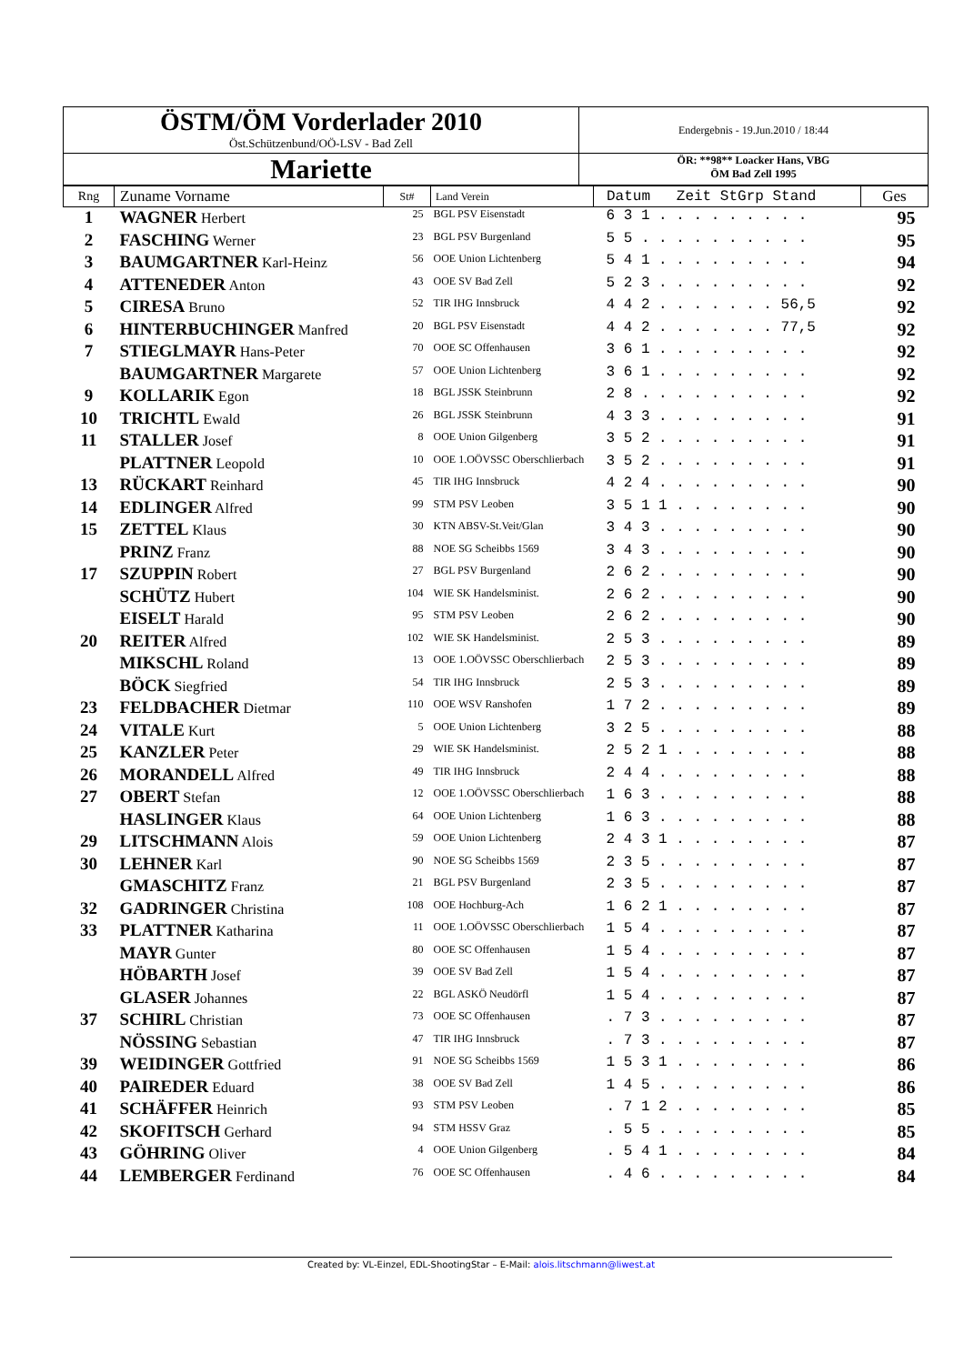| ÖSTM/ÖM Vorderlader 2010 Öst.Schützenbund/OÖ-LSV - Bad Zell | Endergebnis - 19.Jun.2010 / 18:44 |
| Mariette | ÖR: **98** Loacker Hans, VBG ÖM Bad Zell 1995 |
| Rng | Zuname Vorname | St# | Land Verein | Datum Zeit StGrp Stand | Ges |
| --- | --- | --- | --- | --- | --- |
| 1 | WAGNER Herbert | 25 | BGL PSV Eisenstadt | 6 3 1 . . . . . . . . . | 95 |
| 2 | FASCHING Werner | 23 | BGL PSV Burgenland | 5 5 . . . . . . . . . . | 95 |
| 3 | BAUMGARTNER Karl-Heinz | 56 | OOE Union Lichtenberg | 5 4 1 . . . . . . . . . | 94 |
| 4 | ATTENEDER Anton | 43 | OOE SV Bad Zell | 5 2 3 . . . . . . . . . | 92 |
| 5 | CIRESA Bruno | 52 | TIR IHG Innsbruck | 4 4 2 . . . . . . . 56,5 | 92 |
| 6 | HINTERBUCHINGER Manfred | 20 | BGL PSV Eisenstadt | 4 4 2 . . . . . . . 77,5 | 92 |
| 7 | STIEGLMAYR Hans-Peter | 70 | OOE SC Offenhausen | 3 6 1 . . . . . . . . . | 92 |
| | BAUMGARTNER Margarete | 57 | OOE Union Lichtenberg | 3 6 1 . . . . . . . . . | 92 |
| 9 | KOLLARIK Egon | 18 | BGL JSSK Steinbrunn | 2 8 . . . . . . . . . . | 92 |
| 10 | TRICHTL Ewald | 26 | BGL JSSK Steinbrunn | 4 3 3 . . . . . . . . . | 91 |
| 11 | STALLER Josef | 8 | OOE Union Gilgenberg | 3 5 2 . . . . . . . . . | 91 |
| | PLATTNER Leopold | 10 | OOE 1.OÖVSSC Oberschlierbach | 3 5 2 . . . . . . . . . | 91 |
| 13 | RÜCKART Reinhard | 45 | TIR IHG Innsbruck | 4 2 4 . . . . . . . . . | 90 |
| 14 | EDLINGER Alfred | 99 | STM PSV Leoben | 3 5 1 1 . . . . . . . . | 90 |
| 15 | ZETTEL Klaus | 30 | KTN ABSV-St.Veit/Glan | 3 4 3 . . . . . . . . . | 90 |
| | PRINZ Franz | 88 | NOE SG Scheibbs 1569 | 3 4 3 . . . . . . . . . | 90 |
| 17 | SZUPPIN Robert | 27 | BGL PSV Burgenland | 2 6 2 . . . . . . . . . | 90 |
| | SCHÜTZ Hubert | 104 | WIE SK Handelsminist. | 2 6 2 . . . . . . . . . | 90 |
| | EISELT Harald | 95 | STM PSV Leoben | 2 6 2 . . . . . . . . . | 90 |
| 20 | REITER Alfred | 102 | WIE SK Handelsminist. | 2 5 3 . . . . . . . . . | 89 |
| | MIKSCHL Roland | 13 | OOE 1.OÖVSSC Oberschlierbach | 2 5 3 . . . . . . . . . | 89 |
| | BÖCK Siegfried | 54 | TIR IHG Innsbruck | 2 5 3 . . . . . . . . . | 89 |
| 23 | FELDBACHER Dietmar | 110 | OOE WSV Ranshofen | 1 7 2 . . . . . . . . . | 89 |
| 24 | VITALE Kurt | 5 | OOE Union Lichtenberg | 3 2 5 . . . . . . . . . | 88 |
| 25 | KANZLER Peter | 29 | WIE SK Handelsminist. | 2 5 2 1 . . . . . . . . | 88 |
| 26 | MORANDELL Alfred | 49 | TIR IHG Innsbruck | 2 4 4 . . . . . . . . . | 88 |
| 27 | OBERT Stefan | 12 | OOE 1.OÖVSSC Oberschlierbach | 1 6 3 . . . . . . . . . | 88 |
| | HASLINGER Klaus | 64 | OOE Union Lichtenberg | 1 6 3 . . . . . . . . . | 88 |
| 29 | LITSCHMANN Alois | 59 | OOE Union Lichtenberg | 2 4 3 1 . . . . . . . . | 87 |
| 30 | LEHNER Karl | 90 | NOE SG Scheibbs 1569 | 2 3 5 . . . . . . . . . | 87 |
| | GMASCHITZ Franz | 21 | BGL PSV Burgenland | 2 3 5 . . . . . . . . . | 87 |
| 32 | GADRINGER Christina | 108 | OOE Hochburg-Ach | 1 6 2 1 . . . . . . . . | 87 |
| 33 | PLATTNER Katharina | 11 | OOE 1.OÖVSSC Oberschlierbach | 1 5 4 . . . . . . . . . | 87 |
| | MAYR Gunter | 80 | OOE SC Offenhausen | 1 5 4 . . . . . . . . . | 87 |
| | HÖBARTH Josef | 39 | OOE SV Bad Zell | 1 5 4 . . . . . . . . . | 87 |
| | GLASER Johannes | 22 | BGL ASKÖ Neudörfl | 1 5 4 . . . . . . . . . | 87 |
| 37 | SCHIRL Christian | 73 | OOE SC Offenhausen | . 7 3 . . . . . . . . . | 87 |
| | NÖSSING Sebastian | 47 | TIR IHG Innsbruck | . 7 3 . . . . . . . . . | 87 |
| 39 | WEIDINGER Gottfried | 91 | NOE SG Scheibbs 1569 | 1 5 3 1 . . . . . . . . | 86 |
| 40 | PAIREDER Eduard | 38 | OOE SV Bad Zell | 1 4 5 . . . . . . . . . | 86 |
| 41 | SCHÄFFER Heinrich | 93 | STM PSV Leoben | . 7 1 2 . . . . . . . . | 85 |
| 42 | SKOFITSCH Gerhard | 94 | STM HSSV Graz | . 5 5 . . . . . . . . . | 85 |
| 43 | GÖHRING Oliver | 4 | OOE Union Gilgenberg | . 5 4 1 . . . . . . . . | 84 |
| 44 | LEMBERGER Ferdinand | 76 | OOE SC Offenhausen | . 4 6 . . . . . . . . . | 84 |
Created by: VL-Einzel, EDL-ShootingStar – E-Mail: alois.litschmann@liwest.at